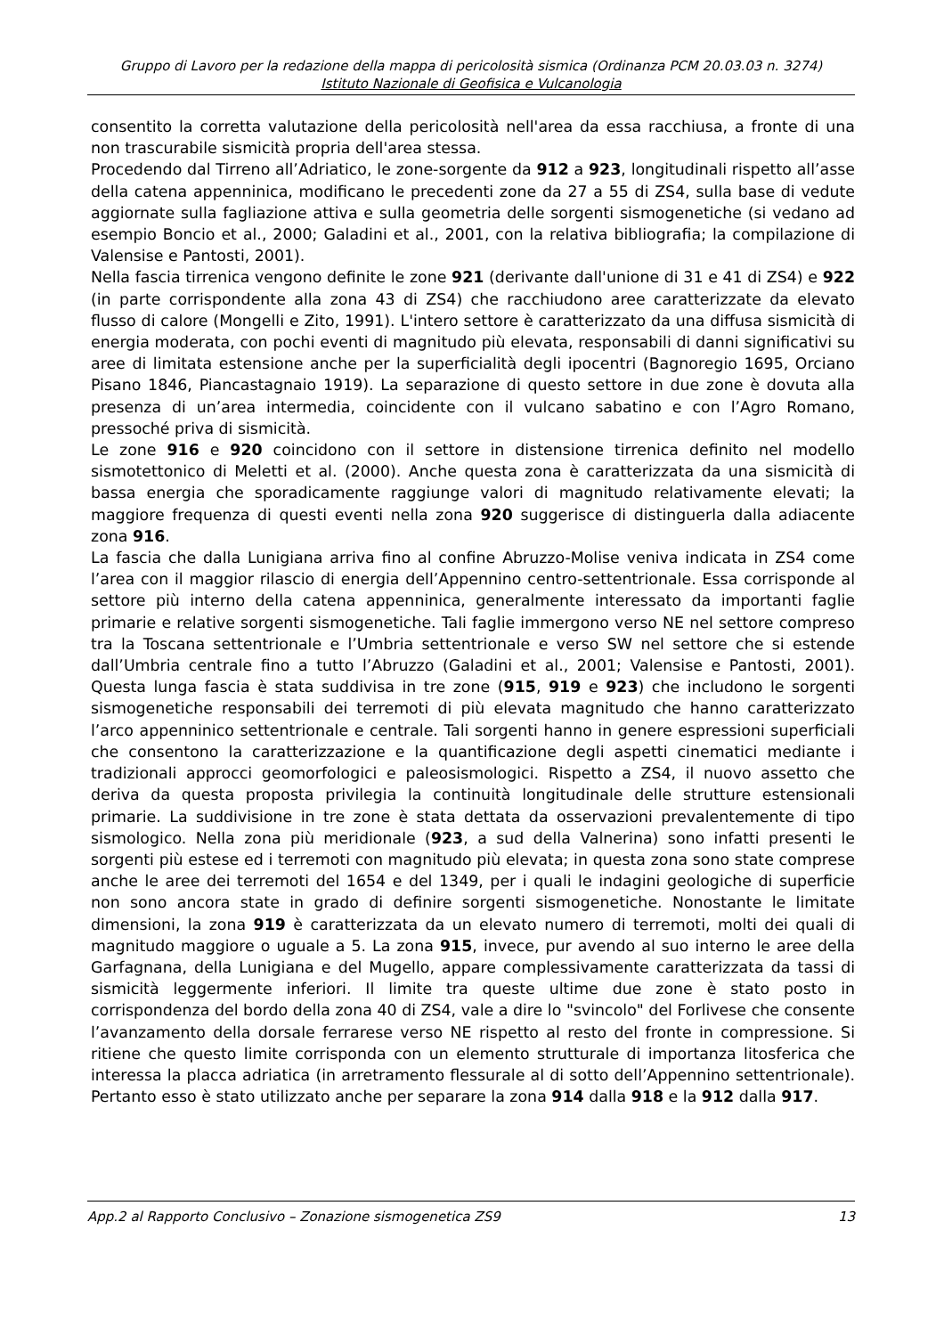Gruppo di Lavoro per la redazione della mappa di pericolosità sismica (Ordinanza PCM 20.03.03 n. 3274)
Istituto Nazionale di Geofisica e Vulcanologia
consentito la corretta valutazione della pericolosità nell'area da essa racchiusa, a fronte di una non trascurabile sismicità propria dell'area stessa.
Procedendo dal Tirreno all’Adriatico, le zone-sorgente da 912 a 923, longitudinali rispetto all’asse della catena appenninica, modificano le precedenti zone da 27 a 55 di ZS4, sulla base di vedute aggiornate sulla fagliazione attiva e sulla geometria delle sorgenti sismogenetiche (si vedano ad esempio Boncio et al., 2000; Galadini et al., 2001, con la relativa bibliografia; la compilazione di Valensise e Pantosti, 2001).
Nella fascia tirrenica vengono definite le zone 921 (derivante dall'unione di 31 e 41 di ZS4) e 922 (in parte corrispondente alla zona 43 di ZS4) che racchiudono aree caratterizzate da elevato flusso di calore (Mongelli e Zito, 1991). L'intero settore è caratterizzato da una diffusa sismicità di energia moderata, con pochi eventi di magnitudo più elevata, responsabili di danni significativi su aree di limitata estensione anche per la superficialità degli ipocentri (Bagnoregio 1695, Orciano Pisano 1846, Piancastagnaio 1919). La separazione di questo settore in due zone è dovuta alla presenza di un’area intermedia, coincidente con il vulcano sabatino e con l’Agro Romano, pressoché priva di sismicità.
Le zone 916 e 920 coincidono con il settore in distensione tirrenica definito nel modello sismotettonico di Meletti et al. (2000). Anche questa zona è caratterizzata da una sismicità di bassa energia che sporadicamente raggiunge valori di magnitudo relativamente elevati; la maggiore frequenza di questi eventi nella zona 920 suggerisce di distinguerla dalla adiacente zona 916.
La fascia che dalla Lunigiana arriva fino al confine Abruzzo-Molise veniva indicata in ZS4 come l’area con il maggior rilascio di energia dell’Appennino centro-settentrionale. Essa corrisponde al settore più interno della catena appenninica, generalmente interessato da importanti faglie primarie e relative sorgenti sismogenetiche. Tali faglie immergono verso NE nel settore compreso tra la Toscana settentrionale e l’Umbria settentrionale e verso SW nel settore che si estende dall’Umbria centrale fino a tutto l’Abruzzo (Galadini et al., 2001; Valensise e Pantosti, 2001). Questa lunga fascia è stata suddivisa in tre zone (915, 919 e 923) che includono le sorgenti sismogenetiche responsabili dei terremoti di più elevata magnitudo che hanno caratterizzato l’arco appenninico settentrionale e centrale. Tali sorgenti hanno in genere espressioni superficiali che consentono la caratterizzazione e la quantificazione degli aspetti cinematici mediante i tradizionali approcci geomorfologici e paleosismologici. Rispetto a ZS4, il nuovo assetto che deriva da questa proposta privilegia la continuità longitudinale delle strutture estensionali primarie. La suddivisione in tre zone è stata dettata da osservazioni prevalentemente di tipo sismologico. Nella zona più meridionale (923, a sud della Valnerina) sono infatti presenti le sorgenti più estese ed i terremoti con magnitudo più elevata; in questa zona sono state comprese anche le aree dei terremoti del 1654 e del 1349, per i quali le indagini geologiche di superficie non sono ancora state in grado di definire sorgenti sismogenetiche. Nonostante le limitate dimensioni, la zona 919 è caratterizzata da un elevato numero di terremoti, molti dei quali di magnitudo maggiore o uguale a 5. La zona 915, invece, pur avendo al suo interno le aree della Garfagnana, della Lunigiana e del Mugello, appare complessivamente caratterizzata da tassi di sismicità leggermente inferiori. Il limite tra queste ultime due zone è stato posto in corrispondenza del bordo della zona 40 di ZS4, vale a dire lo "svincolo" del Forlivese che consente l’avanzamento della dorsale ferrarese verso NE rispetto al resto del fronte in compressione. Si ritiene che questo limite corrisponda con un elemento strutturale di importanza litosferica che interessa la placca adriatica (in arretramento flessurale al di sotto dell’Appennino settentrionale). Pertanto esso è stato utilizzato anche per separare la zona 914 dalla 918 e la 912 dalla 917.
App.2 al Rapporto Conclusivo – Zonazione sismogenetica ZS9 13